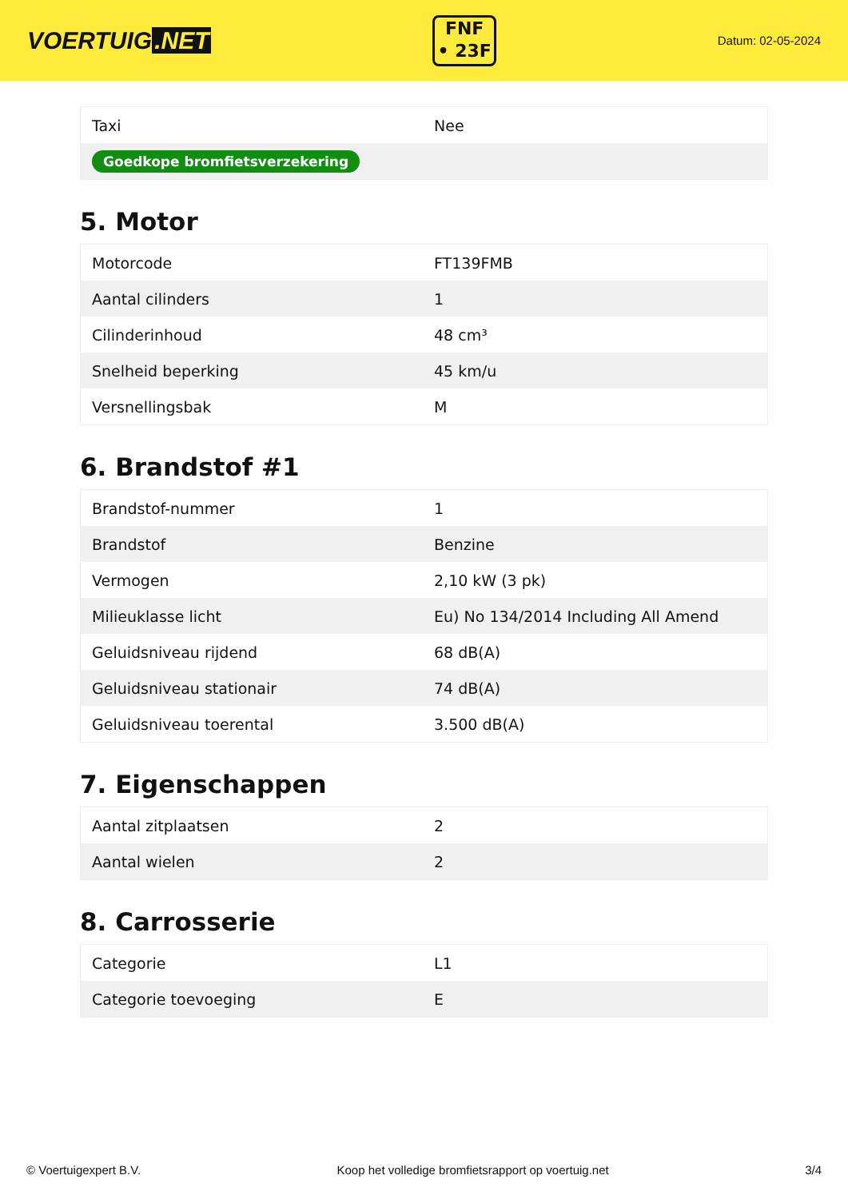VOERTUIG.NET
FNF
• 23F
Datum: 02-05-2024
| Taxi | Nee |
| Goedkope bromfietsverzekering | |
5. Motor
| Motorcode | FT139FMB |
| Aantal cilinders | 1 |
| Cilinderinhoud | 48 cm³ |
| Snelheid beperking | 45 km/u |
| Versnellingsbak | M |
6. Brandstof #1
| Brandstof-nummer | 1 |
| Brandstof | Benzine |
| Vermogen | 2,10 kW (3 pk) |
| Milieuklasse licht | Eu) No 134/2014 Including All Amend |
| Geluidsniveau rijdend | 68 dB(A) |
| Geluidsniveau stationair | 74 dB(A) |
| Geluidsniveau toerental | 3.500 dB(A) |
7. Eigenschappen
| Aantal zitplaatsen | 2 |
| Aantal wielen | 2 |
8. Carrosserie
| Categorie | L1 |
| Categorie toevoeging | E |
© Voertuigexpert B.V. Koop het volledige bromfietsrapport op voertuig.net 3/4